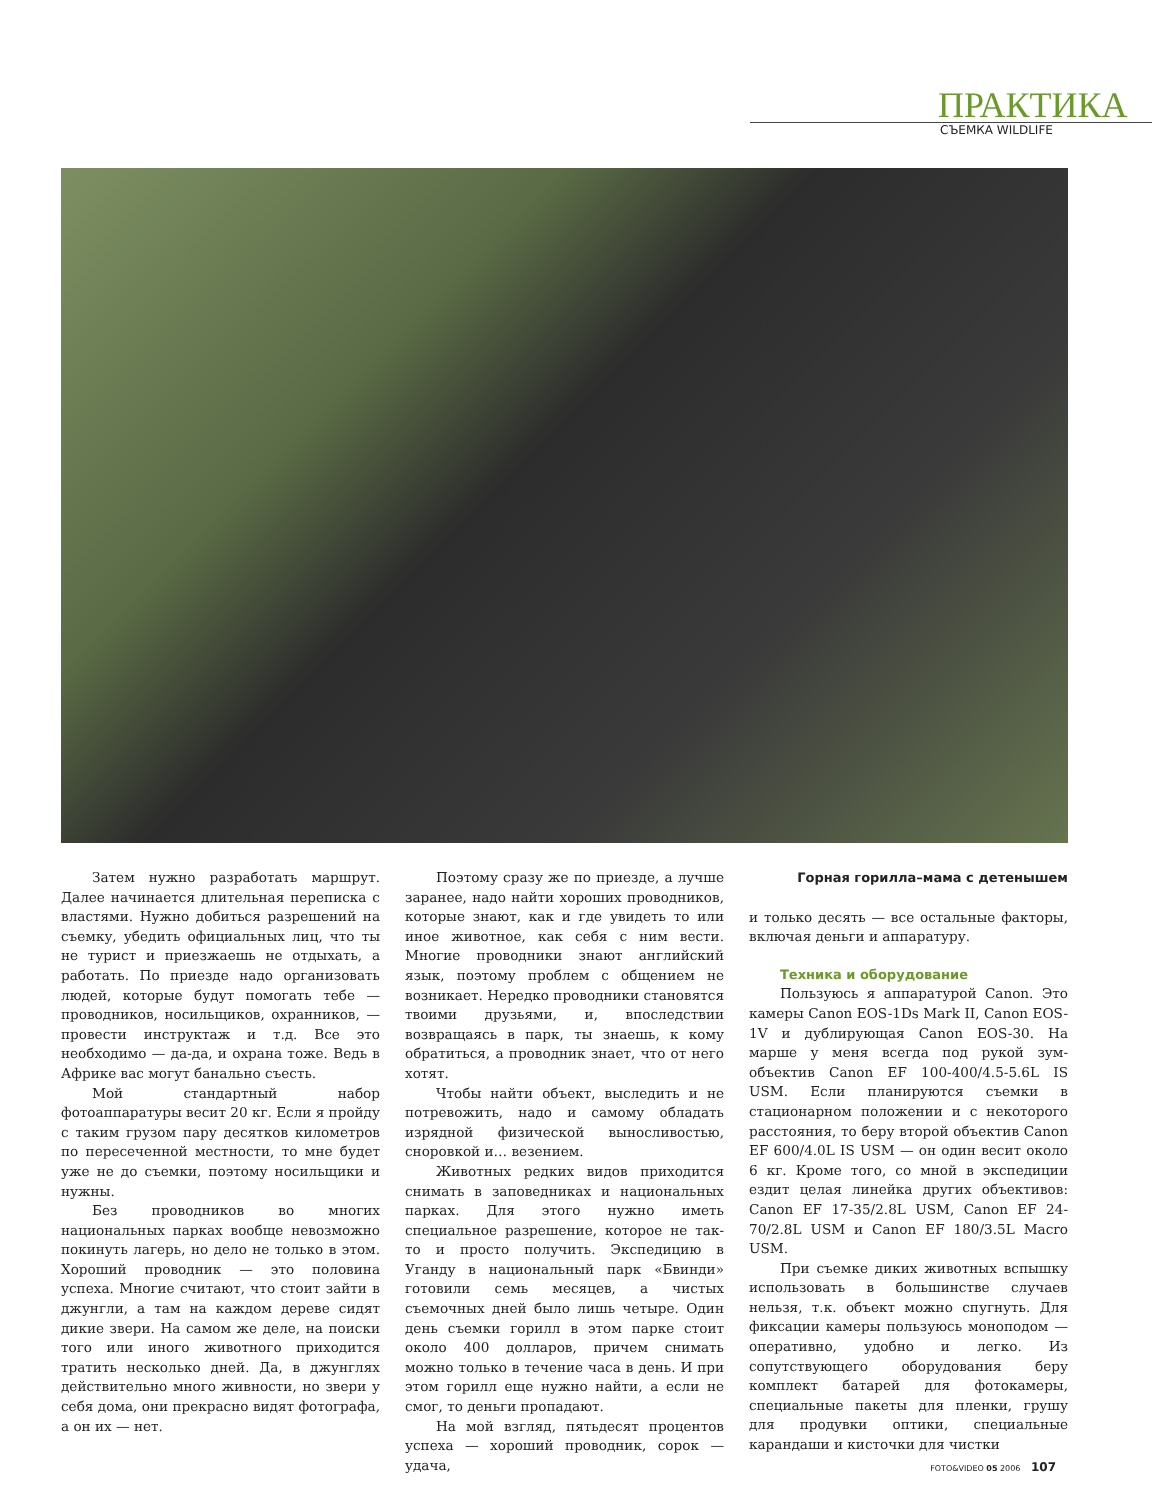ПРАКТИКА
СЪЕМКА WILDLIFE
Затем нужно разработать маршрут. Далее начинается длительная переписка с властями. Нужно добиться разрешений на съемку, убедить официальных лиц, что ты не турист и приезжаешь не отдыхать, а работать. По приезде надо организовать людей, которые будут помогать тебе — проводников, носильщиков, охранников, — провести инструктаж и т.д. Все это необходимо — да-да, и охрана тоже. Ведь в Африке вас могут банально съесть.
Мой стандартный набор фотоаппаратуры весит 20 кг. Если я пройду с таким грузом пару десятков километров по пересеченной местности, то мне будет уже не до съемки, поэтому носильщики и нужны.
Без проводников во многих национальных парках вообще невозможно покинуть лагерь, но дело не только в этом. Хороший проводник — это половина успеха. Многие считают, что стоит зайти в джунгли, а там на каждом дереве сидят дикие звери. На самом же деле, на поиски того или иного животного приходится тратить несколько дней. Да, в джунглях действительно много живности, но звери у себя дома, они прекрасно видят фотографа, а он их — нет.
Поэтому сразу же по приезде, а лучше заранее, надо найти хороших проводников, которые знают, как и где увидеть то или иное животное, как себя с ним вести. Многие проводники знают английский язык, поэтому проблем с общением не возникает. Нередко проводники становятся твоими друзьями, и, впоследствии возвращаясь в парк, ты знаешь, к кому обратиться, а проводник знает, что от него хотят.
Чтобы найти объект, выследить и не потревожить, надо и самому обладать изрядной физической выносливостью, сноровкой и… везением.
Животных редких видов приходится снимать в заповедниках и национальных парках. Для этого нужно иметь специальное разрешение, которое не так-то и просто получить. Экспедицию в Уганду в национальный парк «Бвинди» готовили семь месяцев, а чистых съемочных дней было лишь четыре. Один день съемки горилл в этом парке стоит около 400 долларов, причем снимать можно только в течение часа в день. И при этом горилл еще нужно найти, а если не смог, то деньги пропадают.
На мой взгляд, пятьдесят процентов успеха — хороший проводник, сорок — удача,
Горная горилла–мама с детенышем
и только десять — все остальные факторы, включая деньги и аппаратуру.
Техника и оборудование
Пользуюсь я аппаратурой Canon. Это камеры Canon EOS-1Ds Mark II, Canon EOS-1V и дублирующая Canon EOS-30. На марше у меня всегда под рукой зум-объектив Canon EF 100-400/4.5-5.6L IS USM. Если планируются съемки в стационарном положении и с некоторого расстояния, то беру второй объектив Canon EF 600/4.0L IS USM — он один весит около 6 кг. Кроме того, со мной в экспедиции ездит целая линейка других объективов: Canon EF 17-35/2.8L USM, Canon EF 24-70/2.8L USM и Canon EF 180/3.5L Macro USM.
При съемке диких животных вспышку использовать в большинстве случаев нельзя, т.к. объект можно спугнуть. Для фиксации камеры пользуюсь моноподом — оперативно, удобно и легко. Из сопутствующего оборудования беру комплект батарей для фотокамеры, специальные пакеты для пленки, грушу для продувки оптики, специальные карандаши и кисточки для чистки
FOTO&VIDEO 05 2006 107